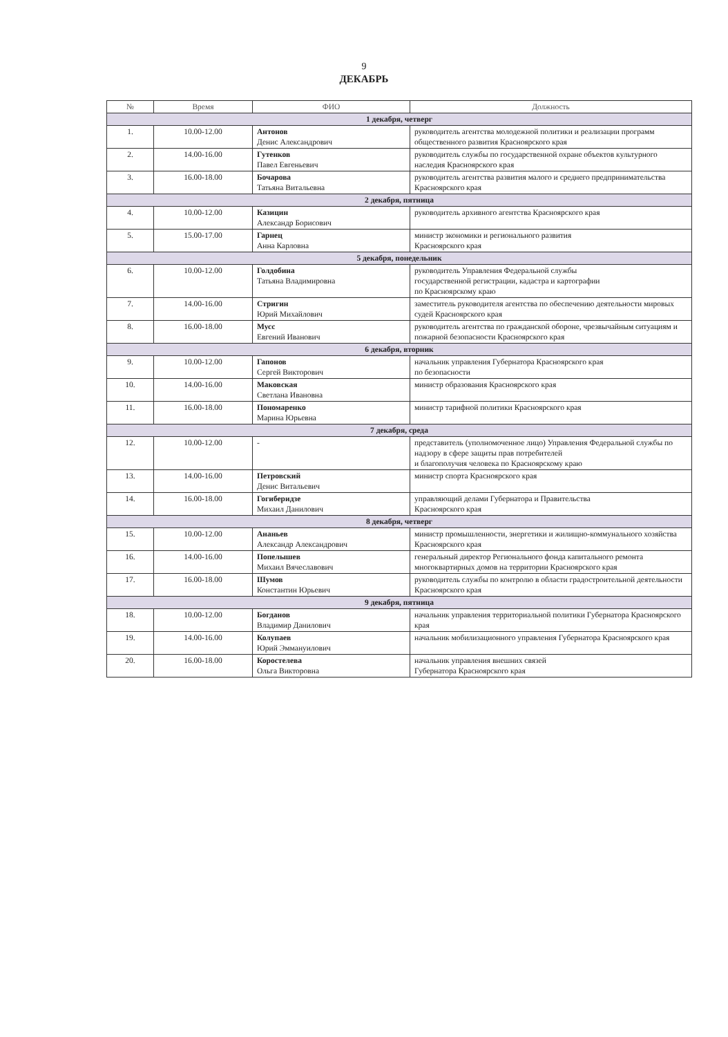9
ДЕКАБРЬ
| № | Время | ФИО | Должность |
| --- | --- | --- | --- |
| 1 декабря, четверг | | | |
| 1. | 10.00-12.00 | Антонов Денис Александрович | руководитель агентства молодежной политики и реализации программ общественного развития Красноярского края |
| 2. | 14.00-16.00 | Гутенков Павел Евгеньевич | руководитель службы по государственной охране объектов культурного наследия Красноярского края |
| 3. | 16.00-18.00 | Бочарова Татьяна Витальевна | руководитель агентства развития малого и среднего предпринимательства Красноярского края |
| 2 декабря, пятница | | | |
| 4. | 10.00-12.00 | Казицин Александр Борисович | руководитель архивного агентства Красноярского края |
| 5. | 15.00-17.00 | Гарнец Анна Карловна | министр экономики и регионального развития Красноярского края |
| 5 декабря, понедельник | | | |
| 6. | 10.00-12.00 | Голдобина Татьяна Владимировна | руководитель Управления Федеральной службы государственной регистрации, кадастра и картографии по Красноярскому краю |
| 7. | 14.00-16.00 | Стригин Юрий Михайлович | заместитель руководителя агентства по обеспечению деятельности мировых судей Красноярского края |
| 8. | 16.00-18.00 | Мусс Евгений Иванович | руководитель агентства по гражданской обороне, чрезвычайным ситуациям и пожарной безопасности Красноярского края |
| 6 декабря, вторник | | | |
| 9. | 10.00-12.00 | Гапонов Сергей Викторович | начальник управления Губернатора Красноярского края по безопасности |
| 10. | 14.00-16.00 | Маковская Светлана Ивановна | министр образования Красноярского края |
| 11. | 16.00-18.00 | Пономаренко Марина Юрьевна | министр тарифной политики Красноярского края |
| 7 декабря, среда | | | |
| 12. | 10.00-12.00 | - | представитель (уполномоченное лицо) Управления Федеральной службы по надзору в сфере защиты прав потребителей и благополучия человека по Красноярскому краю |
| 13. | 14.00-16.00 | Петровский Денис Витальевич | министр спорта Красноярского края |
| 14. | 16.00-18.00 | Гогиберидзе Михаил Данилович | управляющий делами Губернатора и Правительства Красноярского края |
| 8 декабря, четверг | | | |
| 15. | 10.00-12.00 | Ананьев Александр Александрович | министр промышленности, энергетики и жилищно-коммунального хозяйства Красноярского края |
| 16. | 14.00-16.00 | Попелышев Михаил Вячеславович | генеральный директор Регионального фонда капитального ремонта многоквартирных домов на территории Красноярского края |
| 17. | 16.00-18.00 | Шумов Константин Юрьевич | руководитель службы по контролю в области градостроительной деятельности Красноярского края |
| 9 декабря, пятница | | | |
| 18. | 10.00-12.00 | Богданов Владимир Данилович | начальник управления территориальной политики Губернатора Красноярского края |
| 19. | 14.00-16.00 | Колупаев Юрий Эммануилович | начальник мобилизационного управления Губернатора Красноярского края |
| 20. | 16.00-18.00 | Коростелева Ольга Викторовна | начальник управления внешних связей Губернатора Красноярского края |